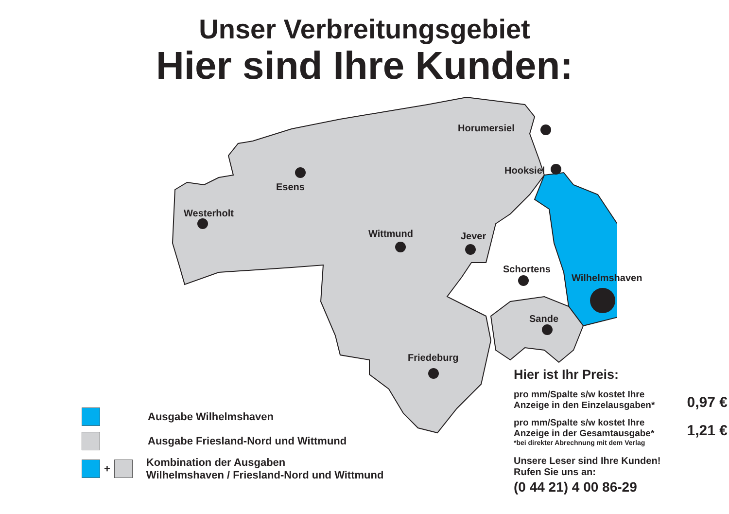Unser Verbreitungsgebiet
Hier sind Ihre Kunden:
Horumersiel
Hooksiel
Esens
Westerholt
Wittmund Jever
Schortens
Wilhelmshaven
Sande
Friedeburg
Ausgabe Wilhelmshaven
Ausgabe Friesland-Nord und Wittmund
+ Kombination der Ausgaben
Wilhelmshaven / Friesland-Nord und Wittmund
Hier ist Ihr Preis:
pro mm/Spalte s/w kostet Ihre
Anzeige in den Einzelausgaben* 0,97 €
pro mm/Spalte s/w kostet Ihre
Anzeige in der Gesamtausgabe* 1,21 €
*bei direkter Abrechnung mit dem Verlag
Unsere Leser sind Ihre Kunden!
Rufen Sie uns an:
(0 44 21) 4 00 86-29